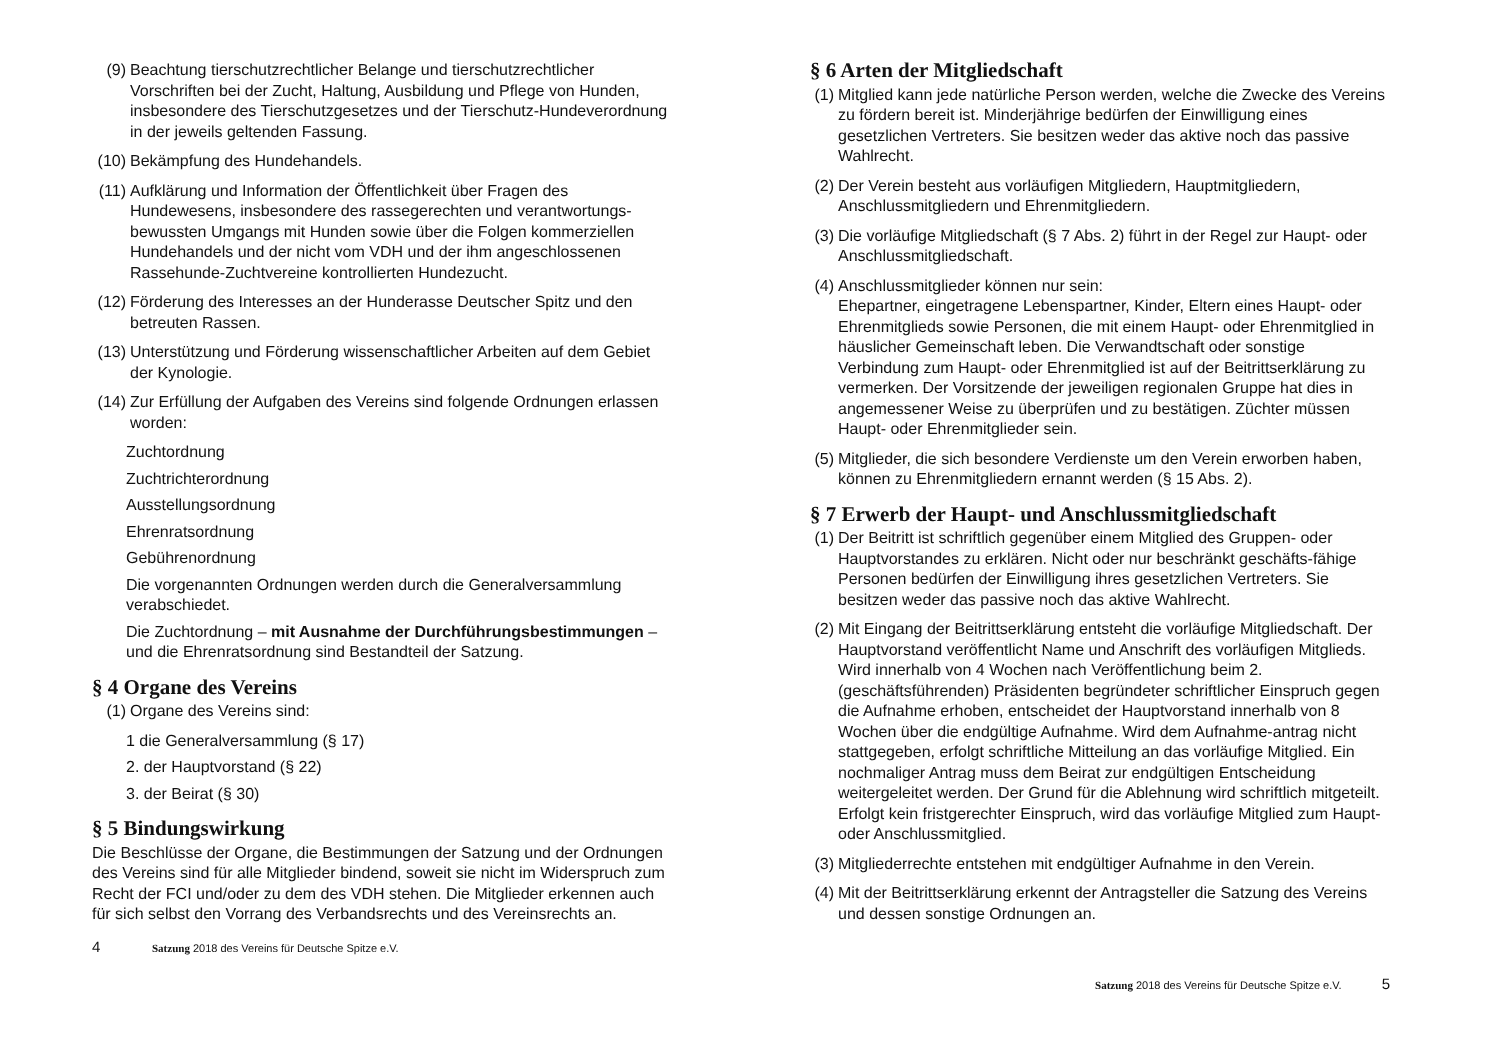(9) Beachtung tierschutzrechtlicher Belange und tierschutzrechtlicher Vorschriften bei der Zucht, Haltung, Ausbildung und Pflege von Hunden, insbesondere des Tierschutzgesetzes und der Tierschutz-Hundeverordnung in der jeweils geltenden Fassung.
(10) Bekämpfung des Hundehandels.
(11) Aufklärung und Information der Öffentlichkeit über Fragen des Hundewesens, insbesondere des rassegerechten und verantwortungs-bewussten Umgangs mit Hunden sowie über die Folgen kommerziellen Hundehandels und der nicht vom VDH und der ihm angeschlossenen Rassehunde-Zuchtvereine kontrollierten Hundezucht.
(12) Förderung des Interesses an der Hunderasse Deutscher Spitz und den betreuten Rassen.
(13) Unterstützung und Förderung wissenschaftlicher Arbeiten auf dem Gebiet der Kynologie.
(14) Zur Erfüllung der Aufgaben des Vereins sind folgende Ordnungen erlassen worden:
Zuchtordnung
Zuchtrichterordnung
Ausstellungsordnung
Ehrenratsordnung
Gebührenordnung
Die vorgenannten Ordnungen werden durch die Generalversammlung verabschiedet.
Die Zuchtordnung – mit Ausnahme der Durchführungsbestimmungen – und die Ehrenratsordnung sind Bestandteil der Satzung.
§ 4 Organe des Vereins
(1) Organe des Vereins sind:
1 die Generalversammlung (§ 17)
2. der Hauptvorstand (§ 22)
3. der Beirat (§ 30)
§ 5 Bindungswirkung
Die Beschlüsse der Organe, die Bestimmungen der Satzung und der Ordnungen des Vereins sind für alle Mitglieder bindend, soweit sie nicht im Widerspruch zum Recht der FCI und/oder zu dem des VDH stehen. Die Mitglieder erkennen auch für sich selbst den Vorrang des Verbandsrechts und des Vereinsrechts an.
4 Satzung 2018 des Vereins für Deutsche Spitze e.V.
§ 6 Arten der Mitgliedschaft
(1) Mitglied kann jede natürliche Person werden, welche die Zwecke des Vereins zu fördern bereit ist. Minderjährige bedürfen der Einwilligung eines gesetzlichen Vertreters. Sie besitzen weder das aktive noch das passive Wahlrecht.
(2) Der Verein besteht aus vorläufigen Mitgliedern, Hauptmitgliedern, Anschlussmitgliedern und Ehrenmitgliedern.
(3) Die vorläufige Mitgliedschaft (§ 7 Abs. 2) führt in der Regel zur Haupt- oder Anschlussmitgliedschaft.
(4) Anschlussmitglieder können nur sein:
Ehepartner, eingetragene Lebenspartner, Kinder, Eltern eines Haupt- oder Ehrenmitglieds sowie Personen, die mit einem Haupt- oder Ehrenmitglied in häuslicher Gemeinschaft leben. Die Verwandtschaft oder sonstige Verbindung zum Haupt- oder Ehrenmitglied ist auf der Beitrittserklärung zu vermerken. Der Vorsitzende der jeweiligen regionalen Gruppe hat dies in angemessener Weise zu überprüfen und zu bestätigen. Züchter müssen Haupt- oder Ehrenmitglieder sein.
(5) Mitglieder, die sich besondere Verdienste um den Verein erworben haben, können zu Ehrenmitgliedern ernannt werden (§ 15 Abs. 2).
§ 7 Erwerb der Haupt- und Anschlussmitgliedschaft
(1) Der Beitritt ist schriftlich gegenüber einem Mitglied des Gruppen- oder Hauptvorstandes zu erklären. Nicht oder nur beschränkt geschäfts-fähige Personen bedürfen der Einwilligung ihres gesetzlichen Vertreters. Sie besitzen weder das passive noch das aktive Wahlrecht.
(2) Mit Eingang der Beitrittserklärung entsteht die vorläufige Mitgliedschaft. Der Hauptvorstand veröffentlicht Name und Anschrift des vorläufigen Mitglieds. Wird innerhalb von 4 Wochen nach Veröffentlichung beim 2. (geschäftsführenden) Präsidenten begründeter schriftlicher Einspruch gegen die Aufnahme erhoben, entscheidet der Hauptvorstand innerhalb von 8 Wochen über die endgültige Aufnahme. Wird dem Aufnahme-antrag nicht stattgegeben, erfolgt schriftliche Mitteilung an das vorläufige Mitglied. Ein nochmaliger Antrag muss dem Beirat zur endgültigen Entscheidung weitergeleitet werden. Der Grund für die Ablehnung wird schriftlich mitgeteilt. Erfolgt kein fristgerechter Einspruch, wird das vorläufige Mitglied zum Haupt- oder Anschlussmitglied.
(3) Mitgliederrechte entstehen mit endgültiger Aufnahme in den Verein.
(4) Mit der Beitrittserklärung erkennt der Antragsteller die Satzung des Vereins und dessen sonstige Ordnungen an.
Satzung 2018 des Vereins für Deutsche Spitze e.V. 5